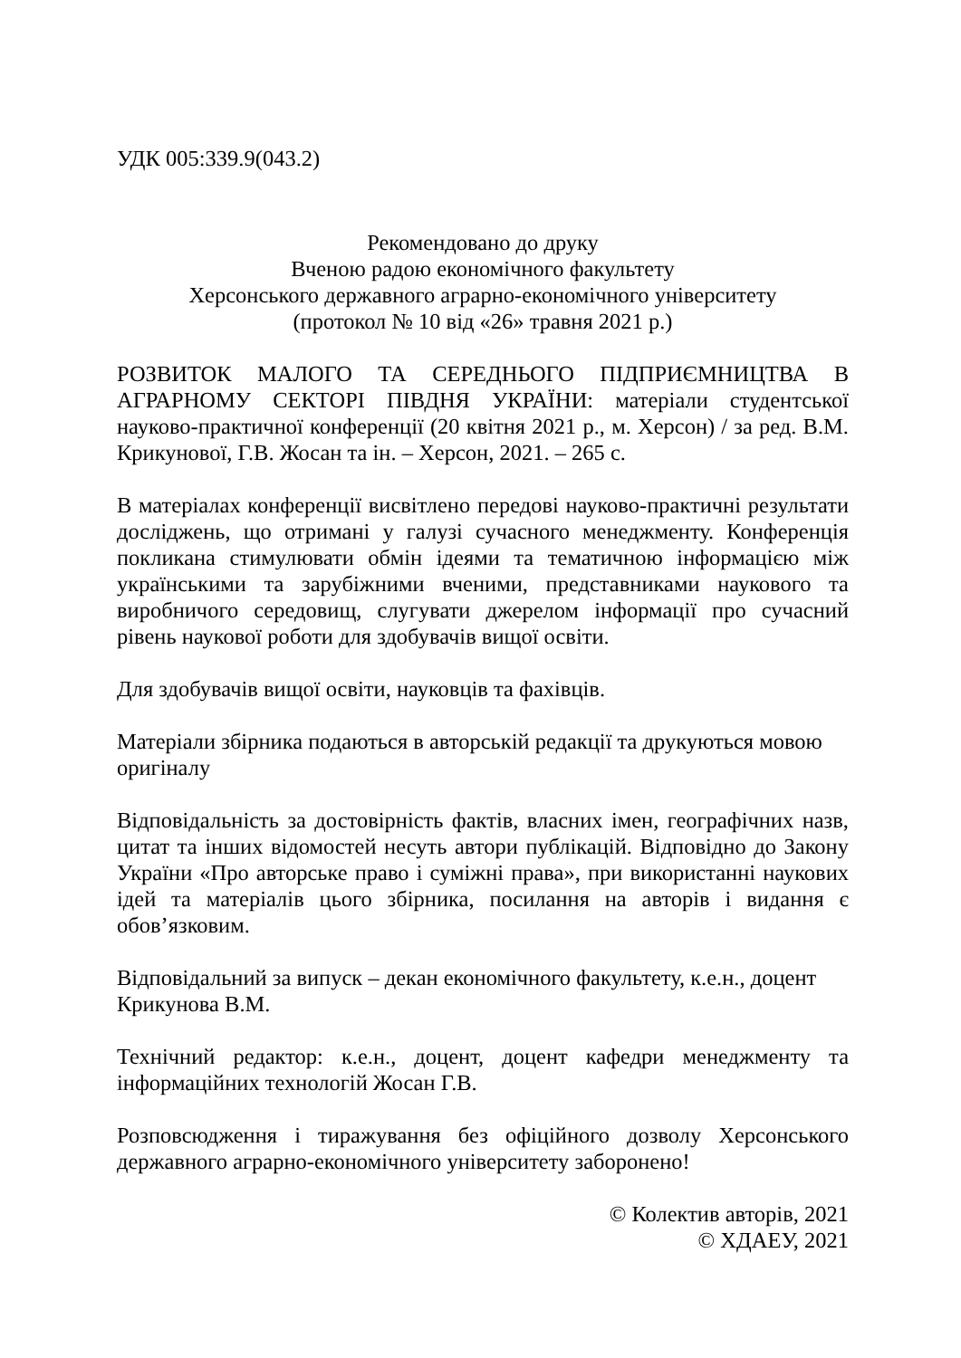УДК 005:339.9(043.2)
Рекомендовано до друку
Вченою радою економічного факультету
Херсонського державного аграрно-економічного університету
(протокол № 10 від «26» травня 2021 р.)
РОЗВИТОК МАЛОГО ТА СЕРЕДНЬОГО ПІДПРИЄМНИЦТВА В АГРАРНОМУ СЕКТОРІ ПІВДНЯ УКРАЇНИ: матеріали студентської науково-практичної конференції (20 квітня 2021 р., м. Херсон) / за ред. В.М. Крикунової, Г.В. Жосан та ін. – Херсон, 2021. – 265 с.
В матеріалах конференції висвітлено передові науково-практичні результати досліджень, що отримані у галузі сучасного менеджменту. Конференція покликана стимулювати обмін ідеями та тематичною інформацією між українськими та зарубіжними вченими, представниками наукового та виробничого середовищ, слугувати джерелом інформації про сучасний рівень наукової роботи для здобувачів вищої освіти.
Для здобувачів вищої освіти, науковців та фахівців.
Матеріали збірника подаються в авторській редакції та друкуються мовою оригіналу
Відповідальність за достовірність фактів, власних імен, географічних назв, цитат та інших відомостей несуть автори публікацій. Відповідно до Закону України «Про авторське право і суміжні права», при використанні наукових ідей та матеріалів цього збірника, посилання на авторів і видання є обов’язковим.
Відповідальний за випуск – декан економічного факультету, к.е.н., доцент Крикунова В.М.
Технічний редактор: к.е.н., доцент, доцент кафедри менеджменту та інформаційних технологій Жосан Г.В.
Розповсюдження і тиражування без офіційного дозволу Херсонського державного аграрно-економічного університету заборонено!
© Колектив авторів, 2021
© ХДАЕУ, 2021